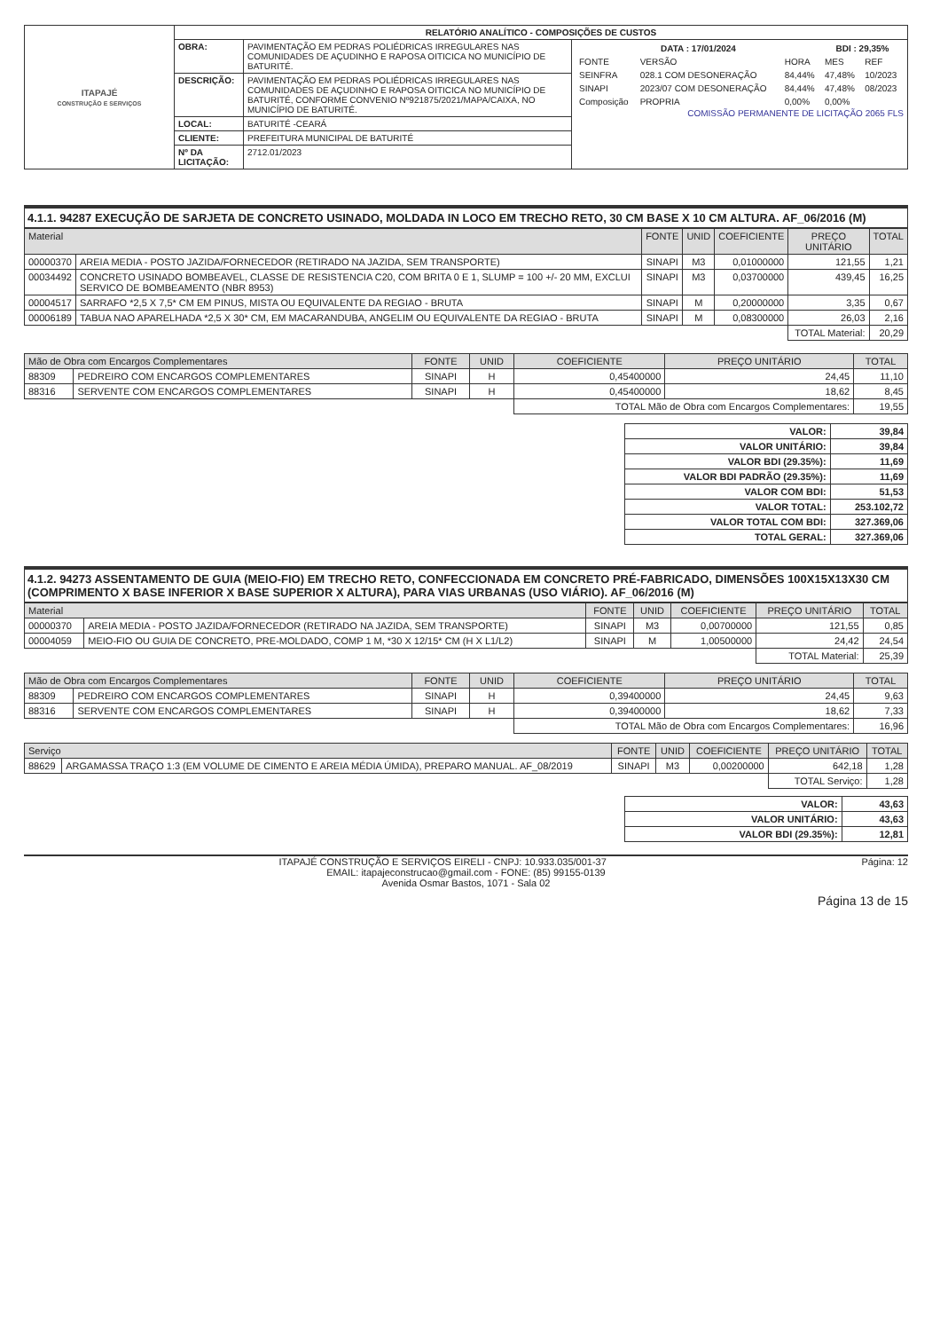| ITAPAJÉ CONSTRUÇÃO E SERVIÇOS | RELATÓRIO ANALÍTICO - COMPOSIÇÕES DE CUSTOS | | |
| | OBRA: | PAVIMENTAÇÃO EM PEDRAS POLIÉDRICAS IRREGULARES NAS COMUNIDADES DE AÇUDINHO E RAPOSA OITICICA NO MUNICÍPIO DE BATURITÉ. | / DATA : 17/01/2024 / / / BDI : 29,35% / / / FONTE / VERSÃO / HORA / MES / REF / / SEINFRA / 028.1 COM DESONERAÇÃO / 84,44% / 47,48% / 10/2023 / / SINAPI / 2023/07 COM DESONERAÇÃO / 84,44% / 47,48% / 08/2023 / / Composição / PROPRIA / 0,00% / 0,00% / / COMISSÃO PERMANENTE DE LICITAÇÃO 2065 FLS |
| | DESCRIÇÃO: | PAVIMENTAÇÃO EM PEDRAS POLIÉDRICAS IRREGULARES NAS COMUNIDADES DE AÇUDINHO E RAPOSA OITICICA NO MUNICÍPIO DE BATURITÉ, CONFORME CONVENIO Nº921875/2021/MAPA/CAIXA, NO MUNICÍPIO DE BATURITÉ. | |
| | LOCAL: | BATURITÉ -CEARÁ | |
| | CLIENTE: | PREFEITURA MUNICIPAL DE BATURITÉ | |
| | Nº DA LICITAÇÃO: | 2712.01/2023 | |
4.1.1. 94287 EXECUÇÃO DE SARJETA DE CONCRETO USINADO, MOLDADA IN LOCO EM TRECHO RETO, 30 CM BASE X 10 CM ALTURA. AF_06/2016 (M)
| Material | | FONTE | UNID | COEFICIENTE | PREÇO UNITÁRIO | TOTAL |
| --- | --- | --- | --- | --- | --- | --- |
| 00000370 | AREIA MEDIA - POSTO JAZIDA/FORNECEDOR (RETIRADO NA JAZIDA, SEM TRANSPORTE) | SINAPI | M3 | 0,01000000 | 121,55 | 1,21 |
| 00034492 | CONCRETO USINADO BOMBEAVEL, CLASSE DE RESISTENCIA C20, COM BRITA 0 E 1, SLUMP = 100 +/- 20 MM, EXCLUI SERVICO DE BOMBEAMENTO (NBR 8953) | SINAPI | M3 | 0,03700000 | 439,45 | 16,25 |
| 00004517 | SARRAFO *2,5 X 7,5* CM EM PINUS, MISTA OU EQUIVALENTE DA REGIAO - BRUTA | SINAPI | M | 0,20000000 | 3,35 | 0,67 |
| 00006189 | TABUA NAO APARELHADA *2,5 X 30* CM, EM MACARANDUBA, ANGELIM OU EQUIVALENTE DA REGIAO - BRUTA | SINAPI | M | 0,08300000 | 26,03 | 2,16 |
| | | | | | TOTAL Material: | 20,29 |
| Mão de Obra com Encargos Complementares | | FONTE | UNID | COEFICIENTE | PREÇO UNITÁRIO | TOTAL |
| --- | --- | --- | --- | --- | --- | --- |
| 88309 | PEDREIRO COM ENCARGOS COMPLEMENTARES | SINAPI | H | 0,45400000 | 24,45 | 11,10 |
| 88316 | SERVENTE COM ENCARGOS COMPLEMENTARES | SINAPI | H | 0,45400000 | 18,62 | 8,45 |
| | | | | TOTAL Mão de Obra com Encargos Complementares: | | 19,55 |
| VALOR: | 39,84 |
| VALOR UNITÁRIO: | 39,84 |
| VALOR BDI (29.35%): | 11,69 |
| VALOR BDI PADRÃO (29.35%): | 11,69 |
| VALOR COM BDI: | 51,53 |
| VALOR TOTAL: | 253.102,72 |
| VALOR TOTAL COM BDI: | 327.369,06 |
| TOTAL GERAL: | 327.369,06 |
4.1.2. 94273 ASSENTAMENTO DE GUIA (MEIO-FIO) EM TRECHO RETO, CONFECCIONADA EM CONCRETO PRÉ-FABRICADO, DIMENSÕES 100X15X13X30 CM (COMPRIMENTO X BASE INFERIOR X BASE SUPERIOR X ALTURA), PARA VIAS URBANAS (USO VIÁRIO). AF_06/2016 (M)
| Material | | FONTE | UNID | COEFICIENTE | PREÇO UNITÁRIO | TOTAL |
| --- | --- | --- | --- | --- | --- | --- |
| 00000370 | AREIA MEDIA - POSTO JAZIDA/FORNECEDOR (RETIRADO NA JAZIDA, SEM TRANSPORTE) | SINAPI | M3 | 0,00700000 | 121,55 | 0,85 |
| 00004059 | MEIO-FIO OU GUIA DE CONCRETO, PRE-MOLDADO, COMP 1 M, *30 X 12/15* CM (H X L1/L2) | SINAPI | M | 1,00500000 | 24,42 | 24,54 |
| | | | | | TOTAL Material: | 25,39 |
| Mão de Obra com Encargos Complementares | | FONTE | UNID | COEFICIENTE | PREÇO UNITÁRIO | TOTAL |
| --- | --- | --- | --- | --- | --- | --- |
| 88309 | PEDREIRO COM ENCARGOS COMPLEMENTARES | SINAPI | H | 0,39400000 | 24,45 | 9,63 |
| 88316 | SERVENTE COM ENCARGOS COMPLEMENTARES | SINAPI | H | 0,39400000 | 18,62 | 7,33 |
| | | | | TOTAL Mão de Obra com Encargos Complementares: | | 16,96 |
| Serviço | | FONTE | UNID | COEFICIENTE | PREÇO UNITÁRIO | TOTAL |
| --- | --- | --- | --- | --- | --- | --- |
| 88629 | ARGAMASSA TRAÇO 1:3 (EM VOLUME DE CIMENTO E AREIA MÉDIA ÚMIDA), PREPARO MANUAL. AF_08/2019 | SINAPI | M3 | 0,00200000 | 642,18 | 1,28 |
| | | | | | TOTAL Serviço: | 1,28 |
| VALOR: | 43,63 |
| VALOR UNITÁRIO: | 43,63 |
| VALOR BDI (29.35%): | 12,81 |
ITAPAJÉ CONSTRUÇÃO E SERVIÇOS EIRELI - CNPJ: 10.933.035/001-37 Página: 12
EMAIL: itapajeconstrucao@gmail.com - FONE: (85) 99155-0139
Avenida Osmar Bastos, 1071 - Sala 02
Página 13 de 15